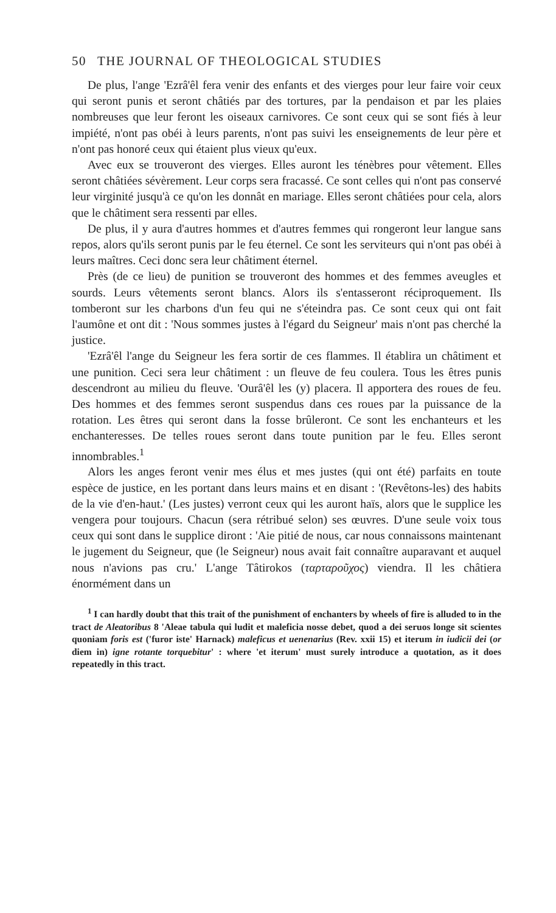50 THE JOURNAL OF THEOLOGICAL STUDIES
De plus, l'ange 'Ezrâ'êl fera venir des enfants et des vierges pour leur faire voir ceux qui seront punis et seront châtiés par des tortures, par la pendaison et par les plaies nombreuses que leur feront les oiseaux carnivores. Ce sont ceux qui se sont fiés à leur impiété, n'ont pas obéi à leurs parents, n'ont pas suivi les enseignements de leur père et n'ont pas honoré ceux qui étaient plus vieux qu'eux.
Avec eux se trouveront des vierges. Elles auront les ténèbres pour vêtement. Elles seront châtiées sévèrement. Leur corps sera fracassé. Ce sont celles qui n'ont pas conservé leur virginité jusqu'à ce qu'on les donnât en mariage. Elles seront châtiées pour cela, alors que le châtiment sera ressenti par elles.
De plus, il y aura d'autres hommes et d'autres femmes qui rongeront leur langue sans repos, alors qu'ils seront punis par le feu éternel. Ce sont les serviteurs qui n'ont pas obéi à leurs maîtres. Ceci donc sera leur châtiment éternel.
Près (de ce lieu) de punition se trouveront des hommes et des femmes aveugles et sourds. Leurs vêtements seront blancs. Alors ils s'entasseront réciproquement. Ils tomberont sur les charbons d'un feu qui ne s'éteindra pas. Ce sont ceux qui ont fait l'aumône et ont dit : 'Nous sommes justes à l'égard du Seigneur' mais n'ont pas cherché la justice.
'Ezrâ'êl l'ange du Seigneur les fera sortir de ces flammes. Il établira un châtiment et une punition. Ceci sera leur châtiment : un fleuve de feu coulera. Tous les êtres punis descendront au milieu du fleuve. 'Ourâ'êl les (y) placera. Il apportera des roues de feu. Des hommes et des femmes seront suspendus dans ces roues par la puissance de la rotation. Les êtres qui seront dans la fosse brûleront. Ce sont les enchanteurs et les enchanteresses. De telles roues seront dans toute punition par le feu. Elles seront innombrables.<sup>1</sup>
Alors les anges feront venir mes élus et mes justes (qui ont été) parfaits en toute espèce de justice, en les portant dans leurs mains et en disant : '(Revêtons-les) des habits de la vie d'en-haut.' (Les justes) verront ceux qui les auront haïs, alors que le supplice les vengera pour toujours. Chacun (sera rétribué selon) ses œuvres. D'une seule voix tous ceux qui sont dans le supplice diront : 'Aie pitié de nous, car nous connaissons maintenant le jugement du Seigneur, que (le Seigneur) nous avait fait connaître auparavant et auquel nous n'avions pas cru.' L'ange Tâtirokos (ταρταροῦχος) viendra. Il les châtiera énormément dans un
<sup>1</sup> I can hardly doubt that this trait of the punishment of enchanters by wheels of fire is alluded to in the tract de Aleatoribus 8 'Aleae tabula qui ludit et maleficia nosse debet, quod a dei seruos longe sit scientes quoniam foris est ('furor iste' Harnack) maleficus et uenenarius (Rev. xxii 15) et iterum in iudicii dei (or diem in) igne rotante torquebitur' : where 'et iterum' must surely introduce a quotation, as it does repeatedly in this tract.